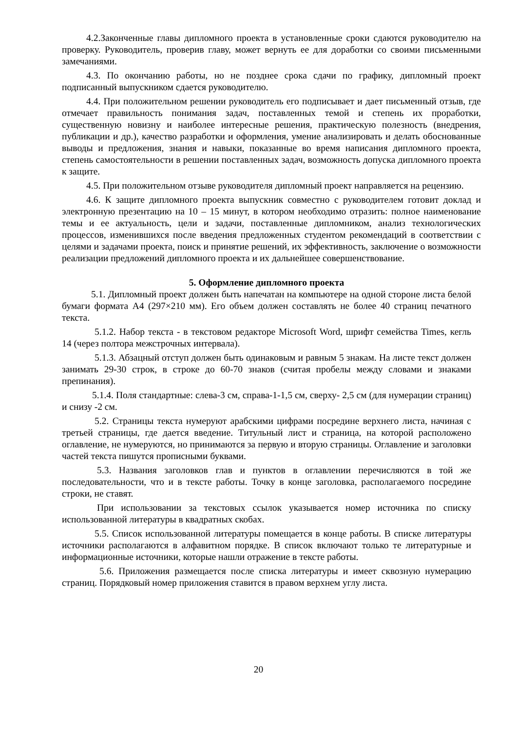4.2.Законченные главы дипломного проекта в установленные сроки сдаются руководителю на проверку. Руководитель, проверив главу, может вернуть ее для доработки со своими письменными замечаниями.
4.3. По окончанию работы, но не позднее срока сдачи по графику, дипломный проект подписанный выпускником сдается руководителю.
4.4. При положительном решении руководитель его подписывает и дает письменный отзыв, где отмечает правильность понимания задач, поставленных темой и степень их проработки, существенную новизну и наиболее интересные решения, практическую полезность (внедрения, публикации и др.), качество разработки и оформления, умение анализировать и делать обоснованные выводы и предложения, знания и навыки, показанные во время написания дипломного проекта, степень самостоятельности в решении поставленных задач, возможность допуска дипломного проекта к защите.
4.5. При положительном отзыве руководителя дипломный проект направляется на рецензию.
4.6. К защите дипломного проекта выпускник совместно с руководителем готовит доклад и электронную презентацию на 10 – 15 минут, в котором необходимо отразить: полное наименование темы и ее актуальность, цели и задачи, поставленные дипломником, анализ технологических процессов, изменившихся после введения предложенных студентом рекомендаций в соответствии с целями и задачами проекта, поиск и принятие решений, их эффективность, заключение о возможности реализации предложений дипломного проекта и их дальнейшее совершенствование.
5. Оформление дипломного проекта
5.1. Дипломный проект должен быть напечатан на компьютере на одной стороне листа белой бумаги формата А4 (297×210 мм). Его объем должен составлять не более 40 страниц печатного текста.
5.1.2. Набор текста - в текстовом редакторе Microsoft Word, шрифт семейства Times, кегль 14 (через полтора межстрочных интервала).
5.1.3. Абзацный отступ должен быть одинаковым и равным 5 знакам. На листе текст должен занимать 29-30 строк, в строке до 60-70 знаков (считая пробелы между словами и знаками препинания).
5.1.4. Поля стандартные: слева-3 см, справа-1-1,5 см, сверху- 2,5 см (для нумерации страниц) и снизу -2 см.
5.2. Страницы текста нумеруют арабскими цифрами посредине верхнего листа, начиная с третьей страницы, где дается введение. Титульный лист и страница, на которой расположено оглавление, не нумеруются, но принимаются за первую и вторую страницы. Оглавление и заголовки частей текста пишутся прописными буквами.
5.3. Названия заголовков глав и пунктов в оглавлении перечисляются в той же последовательности, что и в тексте работы. Точку в конце заголовка, располагаемого посредине строки, не ставят.
При использовании за текстовых ссылок указывается номер источника по списку использованной литературы в квадратных скобах.
5.5. Список использованной литературы помещается в конце работы. В списке литературы источники располагаются в алфавитном порядке. В список включают только те литературные и информационные источники, которые нашли отражение в тексте работы.
5.6. Приложения размещается после списка литературы и имеет сквозную нумерацию страниц. Порядковый номер приложения ставится в правом верхнем углу листа.
20